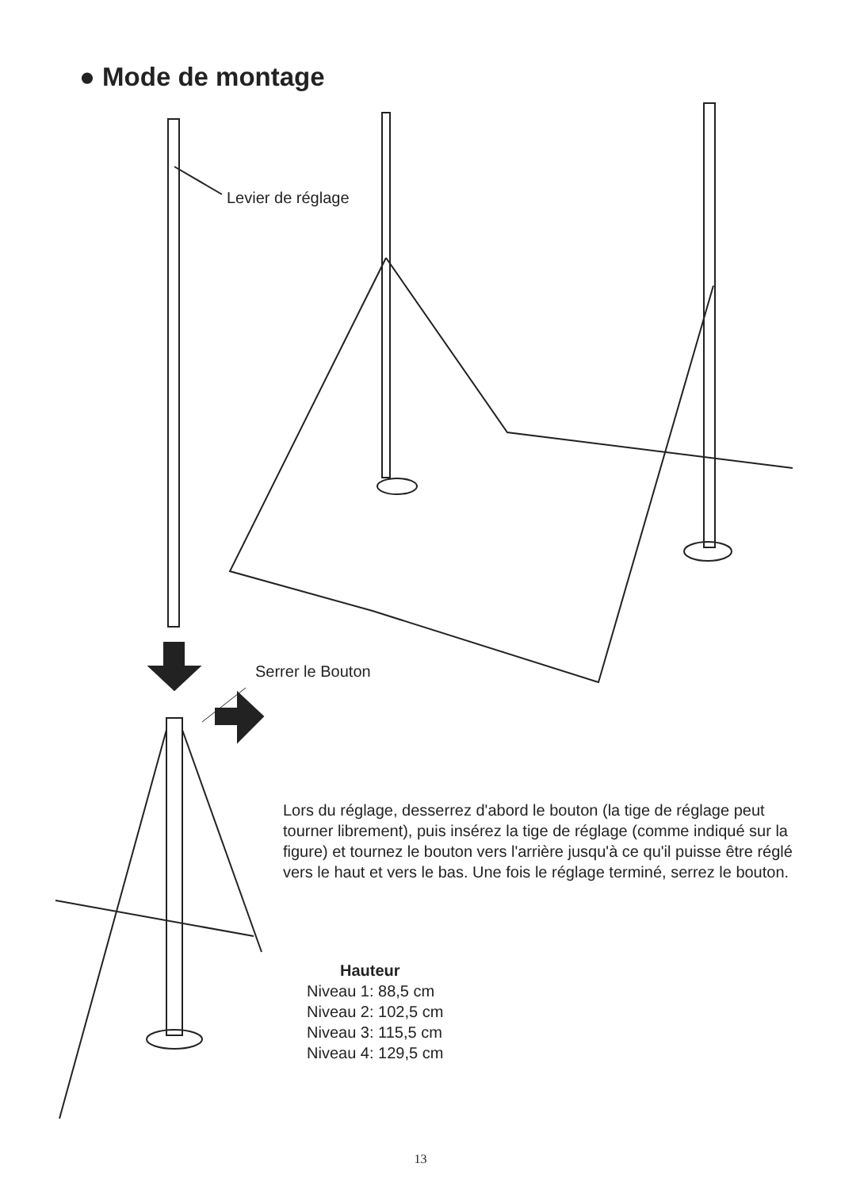● Mode de montage
Levier de réglage
Serrer le Bouton
Lors du réglage, desserrez d'abord le bouton (la tige de réglage peut tourner librement), puis insérez la tige de réglage (comme indiqué sur la figure) et tournez le bouton vers l'arrière jusqu'à ce qu'il puisse être réglé vers le haut et vers le bas. Une fois le réglage terminé, serrez le bouton.
Hauteur
Niveau 1: 88,5 cm
Niveau 2: 102,5 cm
Niveau 3: 115,5 cm
Niveau 4: 129,5 cm
13